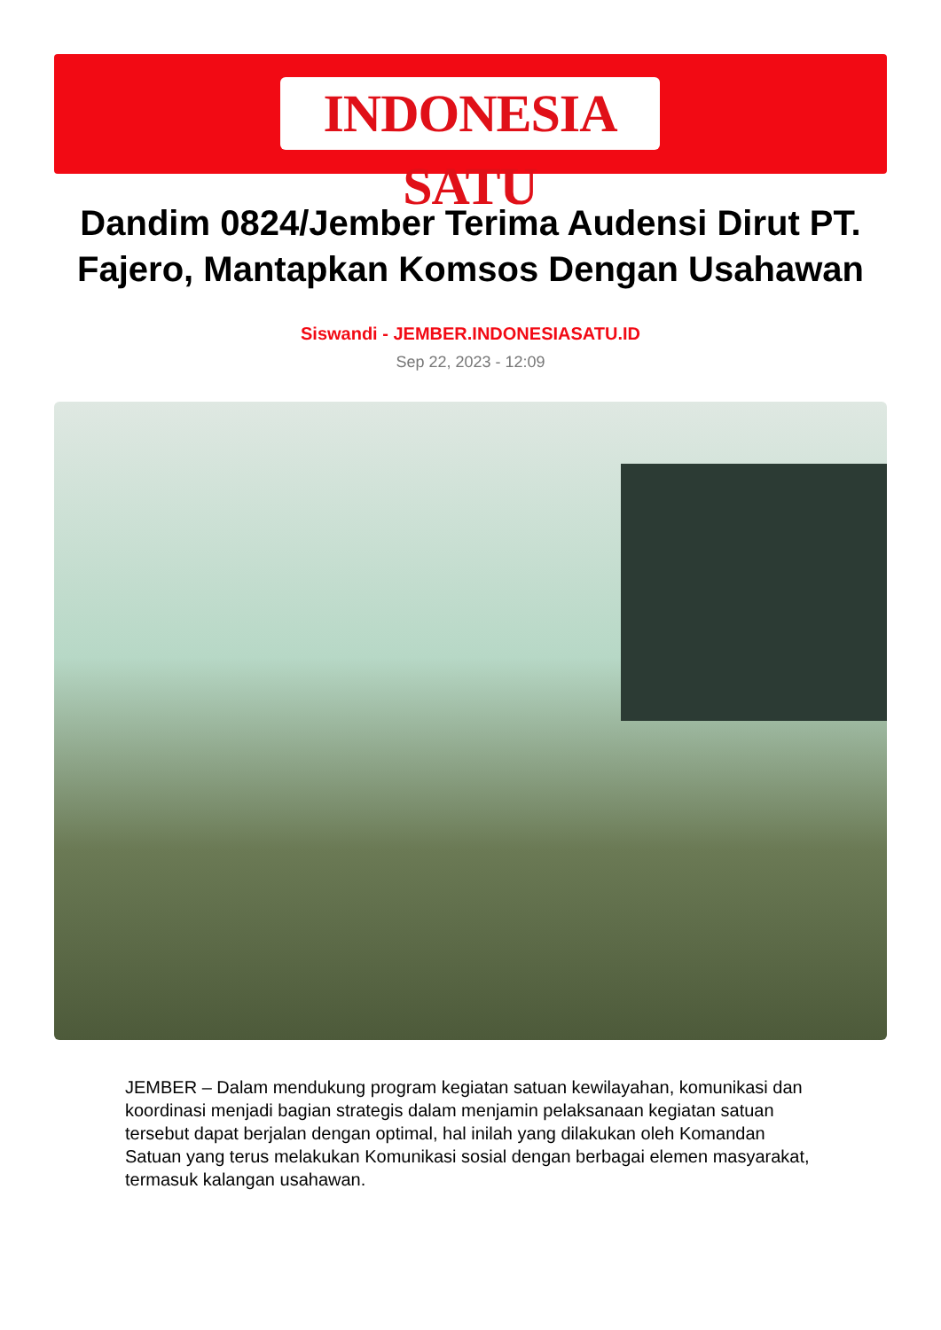INDONESIA SATU
Dandim 0824/Jember Terima Audensi Dirut PT. Fajero, Mantapkan Komsos Dengan Usahawan
Siswandi - JEMBER.INDONESIASATU.ID
Sep 22, 2023 - 12:09
JEMBER – Dalam mendukung program kegiatan satuan kewilayahan, komunikasi dan koordinasi menjadi bagian strategis dalam menjamin pelaksanaan kegiatan satuan tersebut dapat berjalan dengan optimal, hal inilah yang dilakukan oleh Komandan Satuan yang terus melakukan Komunikasi sosial dengan berbagai elemen masyarakat, termasuk kalangan usahawan.